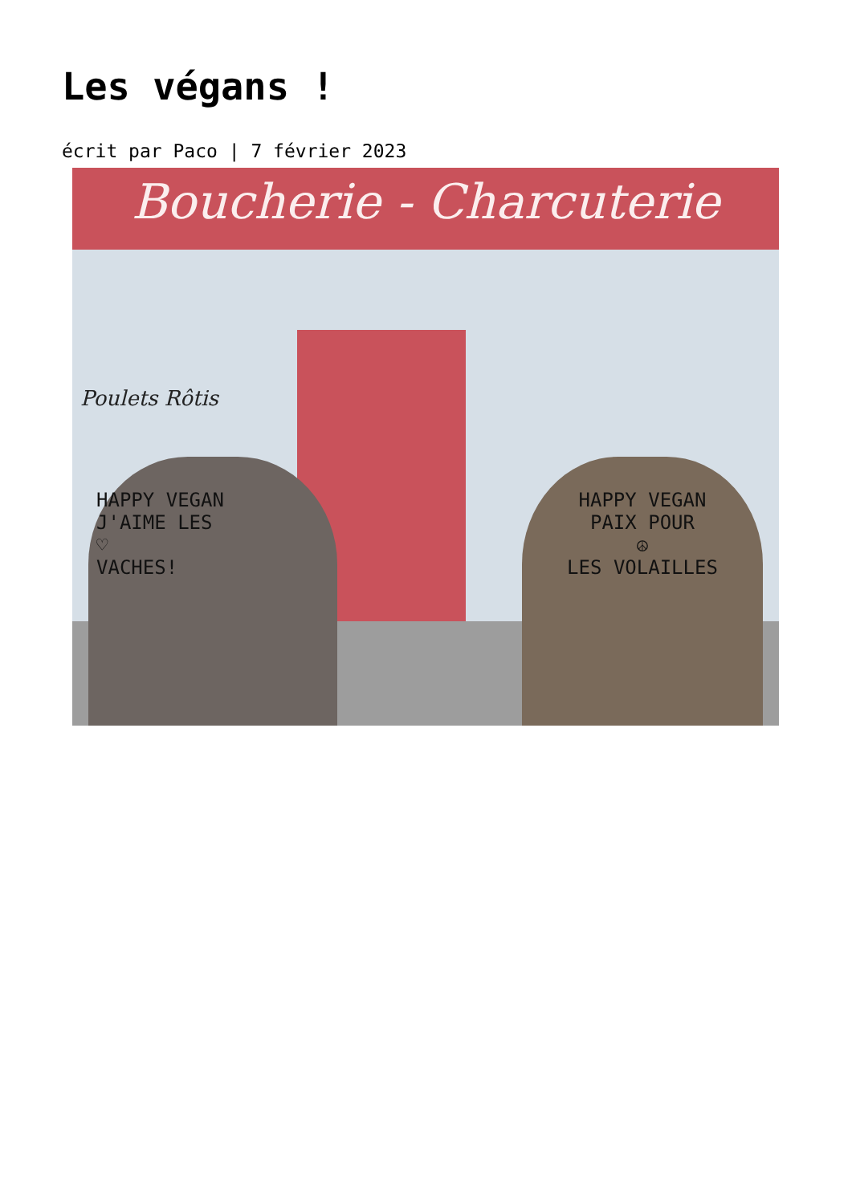Les végans !
écrit par Paco | 7 février 2023
Boucherie - Charcuterie
Poulets Rôtis
HAPPY VEGAN
J'AIME LES
♡
VACHES!
HAPPY VEGAN
PAIX POUR
☮
LES VOLAILLES